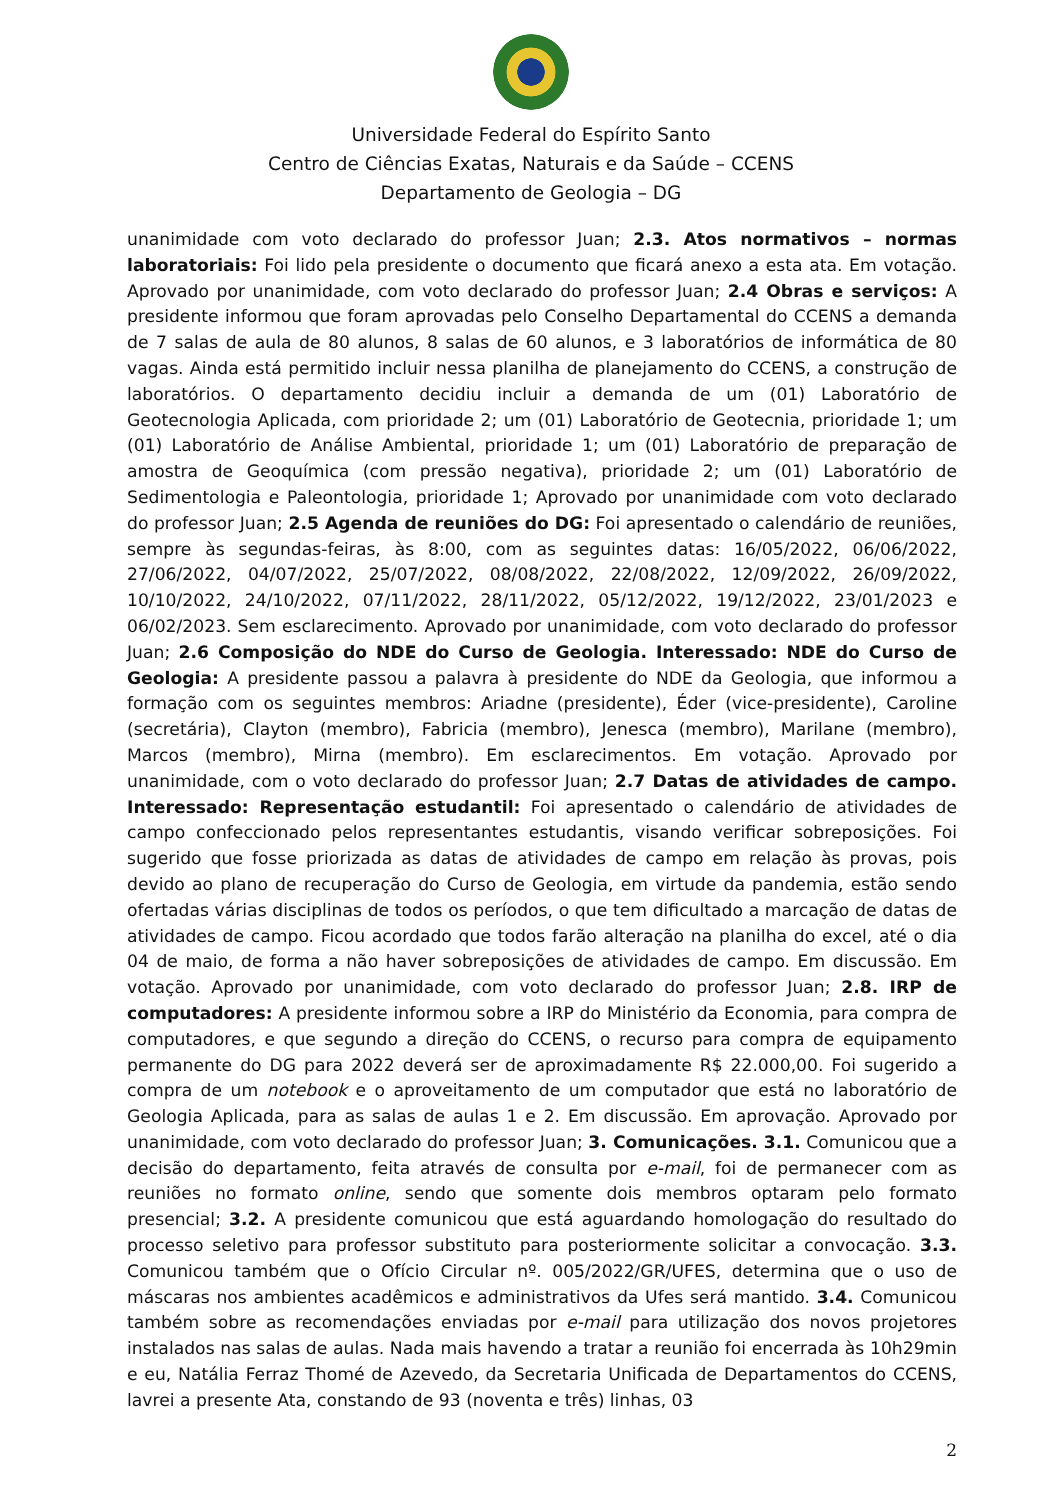Universidade Federal do Espírito Santo
Centro de Ciências Exatas, Naturais e da Saúde – CCENS
Departamento de Geologia – DG
unanimidade com voto declarado do professor Juan; 2.3. Atos normativos – normas laboratoriais: Foi lido pela presidente o documento que ficará anexo a esta ata. Em votação. Aprovado por unanimidade, com voto declarado do professor Juan; 2.4 Obras e serviços: A presidente informou que foram aprovadas pelo Conselho Departamental do CCENS a demanda de 7 salas de aula de 80 alunos, 8 salas de 60 alunos, e 3 laboratórios de informática de 80 vagas. Ainda está permitido incluir nessa planilha de planejamento do CCENS, a construção de laboratórios. O departamento decidiu incluir a demanda de um (01) Laboratório de Geotecnologia Aplicada, com prioridade 2; um (01) Laboratório de Geotecnia, prioridade 1; um (01) Laboratório de Análise Ambiental, prioridade 1; um (01) Laboratório de preparação de amostra de Geoquímica (com pressão negativa), prioridade 2; um (01) Laboratório de Sedimentologia e Paleontologia, prioridade 1; Aprovado por unanimidade com voto declarado do professor Juan; 2.5 Agenda de reuniões do DG: Foi apresentado o calendário de reuniões, sempre às segundas-feiras, às 8:00, com as seguintes datas: 16/05/2022, 06/06/2022, 27/06/2022, 04/07/2022, 25/07/2022, 08/08/2022, 22/08/2022, 12/09/2022, 26/09/2022, 10/10/2022, 24/10/2022, 07/11/2022, 28/11/2022, 05/12/2022, 19/12/2022, 23/01/2023 e 06/02/2023. Sem esclarecimento. Aprovado por unanimidade, com voto declarado do professor Juan; 2.6 Composição do NDE do Curso de Geologia. Interessado: NDE do Curso de Geologia: A presidente passou a palavra à presidente do NDE da Geologia, que informou a formação com os seguintes membros: Ariadne (presidente), Éder (vice-presidente), Caroline (secretária), Clayton (membro), Fabricia (membro), Jenesca (membro), Marilane (membro), Marcos (membro), Mirna (membro). Em esclarecimentos. Em votação. Aprovado por unanimidade, com o voto declarado do professor Juan; 2.7 Datas de atividades de campo. Interessado: Representação estudantil: Foi apresentado o calendário de atividades de campo confeccionado pelos representantes estudantis, visando verificar sobreposições. Foi sugerido que fosse priorizada as datas de atividades de campo em relação às provas, pois devido ao plano de recuperação do Curso de Geologia, em virtude da pandemia, estão sendo ofertadas várias disciplinas de todos os períodos, o que tem dificultado a marcação de datas de atividades de campo. Ficou acordado que todos farão alteração na planilha do excel, até o dia 04 de maio, de forma a não haver sobreposições de atividades de campo. Em discussão. Em votação. Aprovado por unanimidade, com voto declarado do professor Juan; 2.8. IRP de computadores: A presidente informou sobre a IRP do Ministério da Economia, para compra de computadores, e que segundo a direção do CCENS, o recurso para compra de equipamento permanente do DG para 2022 deverá ser de aproximadamente R$ 22.000,00. Foi sugerido a compra de um notebook e o aproveitamento de um computador que está no laboratório de Geologia Aplicada, para as salas de aulas 1 e 2. Em discussão. Em aprovação. Aprovado por unanimidade, com voto declarado do professor Juan; 3. Comunicações. 3.1. Comunicou que a decisão do departamento, feita através de consulta por e-mail, foi de permanecer com as reuniões no formato online, sendo que somente dois membros optaram pelo formato presencial; 3.2. A presidente comunicou que está aguardando homologação do resultado do processo seletivo para professor substituto para posteriormente solicitar a convocação. 3.3. Comunicou também que o Ofício Circular nº. 005/2022/GR/UFES, determina que o uso de máscaras nos ambientes acadêmicos e administrativos da Ufes será mantido. 3.4. Comunicou também sobre as recomendações enviadas por e-mail para utilização dos novos projetores instalados nas salas de aulas. Nada mais havendo a tratar a reunião foi encerrada às 10h29min e eu, Natália Ferraz Thomé de Azevedo, da Secretaria Unificada de Departamentos do CCENS, lavrei a presente Ata, constando de 93 (noventa e três) linhas, 03
2